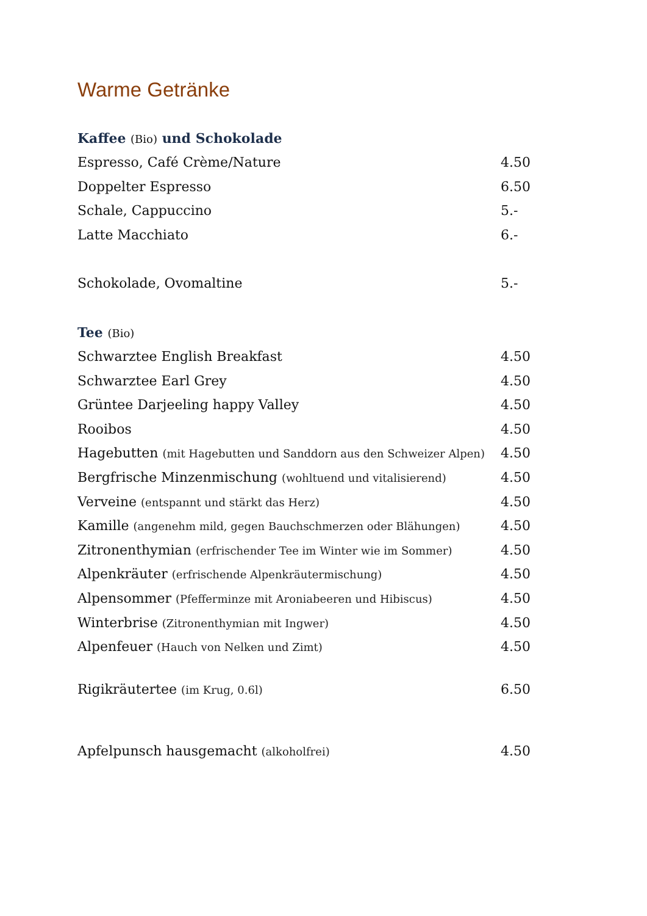Warme Getränke
Kaffee (Bio) und Schokolade
Espresso, Café Crème/Nature 4.50
Doppelter Espresso 6.50
Schale, Cappuccino 5.-
Latte Macchiato 6.-
Schokolade, Ovomaltine 5.-
Tee (Bio)
Schwarztee English Breakfast 4.50
Schwarztee Earl Grey 4.50
Grüntee Darjeeling happy Valley
4.50
Rooibos 4.50
Hagebutten (mit Hagebutten und Sanddorn aus den Schweizer Alpen)
4.50
Bergfrische Minzenmischung (wohltuend und vitalisierend)
4.50
Verveine (entspannt und stärkt das Herz)
4.50
Kamille (angenehm mild, gegen Bauchschmerzen oder Blähungen)
4.50
Zitronenthymian (erfrischender Tee im Winter wie im Sommer)
4.50
Alpenkräuter (erfrischende Alpenkräutermischung)
4.50
Alpensommer (Pfefferminze mit Aroniabeeren und Hibiscus)
4.50
Winterbrise (Zitronenthymian mit Ingwer)
4.50
Alpenfeuer (Hauch von Nelken und Zimt)
4.50
Rigikräutertee (im Krug, 0.6l)
6.50
Apfelpunsch hausgemacht (alkoholfrei)
4.50